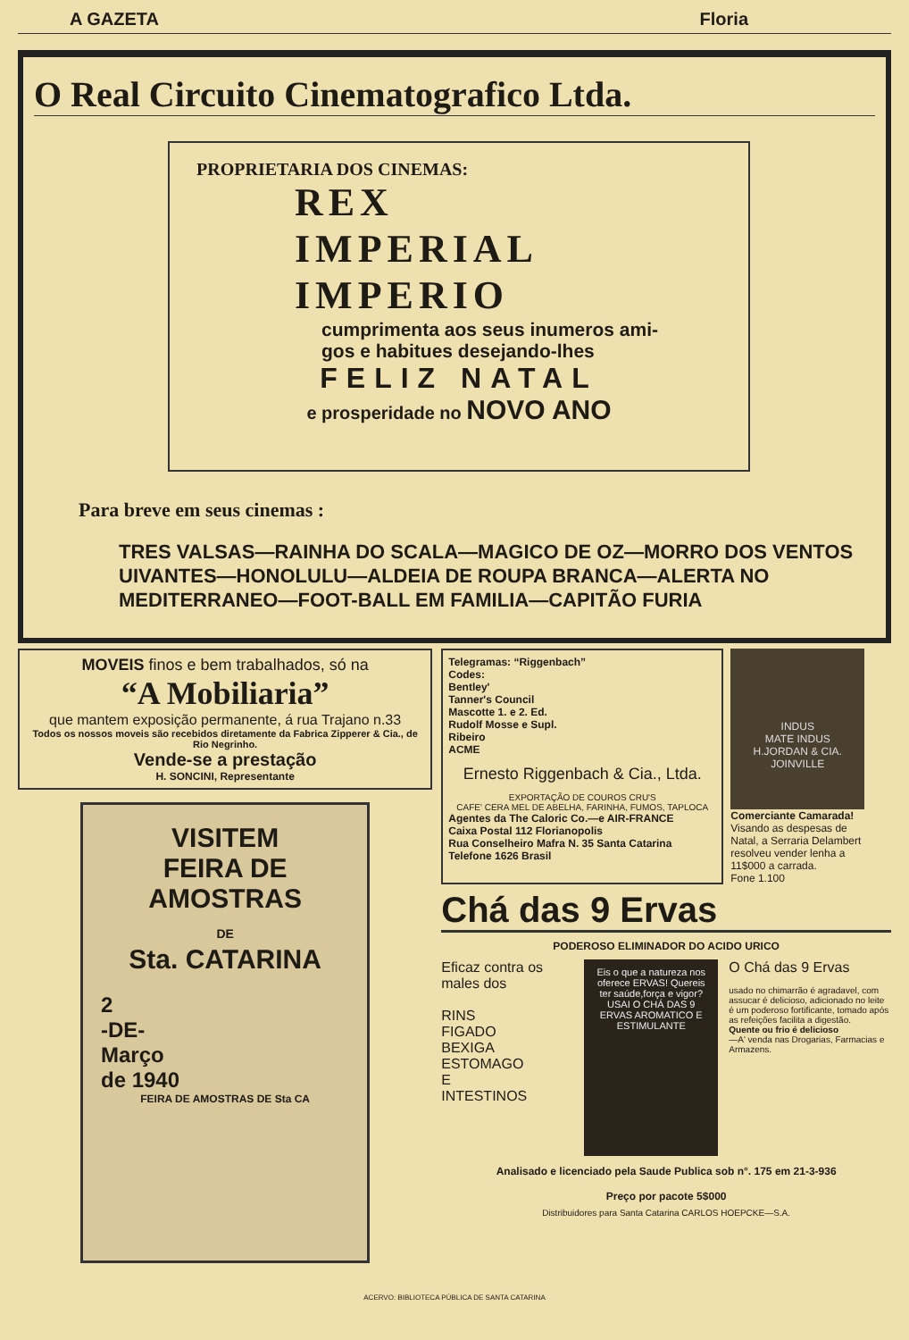A GAZETA Floria
O Real Circuito Cinematografico Ltda.
PROPRIETARIA DOS CINEMAS:
REX
IMPERIAL
IMPERIO
cumprimenta aos seus inumeros ami-
gos e habitues desejando-lhes
FELIZ NATAL
e prosperidade no NOVO ANO
Para breve em seus cinemas :
TRES VALSAS—RAINHA DO SCALA—MAGICO DE OZ—MORRO DOS VENTOS UIVANTES—HONOLULU—ALDEIA DE ROUPA BRANCA—ALERTA NO MEDITERRANEO—FOOT-BALL EM FAMILIA—CAPITÃO FURIA
MOVEIS finos e bem trabalhados, só na
“A Mobiliaria”
que mantem exposição permanente, á rua Trajano n.33
Todos os nossos moveis são recebidos diretamente da Fabrica Zipperer & Cia., de Rio Negrinho.
Vende-se a prestação
H. SONCINI, Representante
VISITEM
FEIRA DE
AMOSTRAS
DE
Sta. CATARINA
2
-DE-
Março
de 1940
FEIRA DE AMOSTRAS DE Sta CA
Telegramas: “Riggenbach”
Codes:
Bentley'
Tanner's Council
Mascotte 1. e 2. Ed.
Rudolf Mosse e Supl.
Ribeiro
ACME
Ernesto Riggenbach & Cia., Ltda.
EXPORTAÇÃO DE COUROS CRU'S
CAFE' CERA MEL DE ABELHA, FARINHA, FUMOS, TAPLOCA
Agentes da The Caloric Co.—e AIR-FRANCE
Caixa Postal 112 Florianopolis
Rua Conselheiro Mafra N. 35 Santa Catarina
Telefone 1626 Brasil
INDUS
MATE INDUS
H.JORDAN & CIA. JOINVILLE
Comerciante Camarada!
Visando as despesas de Natal, a Serraria Delambert resolveu vender lenha a 11$000 a carrada.
Fone 1.100
Chá das 9 Ervas
PODEROSO ELIMINADOR DO ACIDO URICO
Eficaz contra os males dos
RINS
FIGADO
BEXIGA
ESTOMAGO
E
INTESTINOS
Eis o que a natureza nos oferece ERVAS! Quereis ter saúde,força e vigor? USAI O CHÁ DAS 9 ERVAS AROMATICO E ESTIMULANTE
O Chá das 9 Ervas
usado no chimarrão é agradavel, com assucar é delicioso, adicionado no leite é um poderoso fortificante, tomado após as refeições facilita a digestão.
Quente ou frio é delicioso
—A' venda nas Drogarias, Farmacias e Armazens.
Analisado e licenciado pela Saude Publica sob n°. 175 em 21-3-936
Preço por pacote 5$000
Distribuidores para Santa Catarina CARLOS HOEPCKE—S.A.
ACERVO: BIBLIOTECA PÚBLICA DE SANTA CATARINA